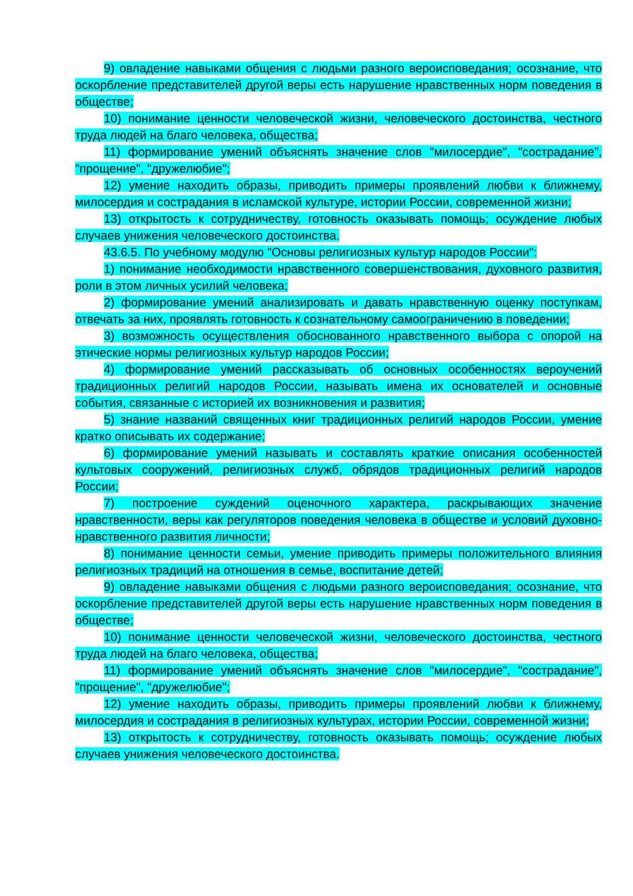9) овладение навыками общения с людьми разного вероисповедания; осознание, что оскорбление представителей другой веры есть нарушение нравственных норм поведения в обществе;
10) понимание ценности человеческой жизни, человеческого достоинства, честного труда людей на благо человека, общества;
11) формирование умений объяснять значение слов "милосердие", "сострадание", "прощение", "дружелюбие";
12) умение находить образы, приводить примеры проявлений любви к ближнему, милосердия и сострадания в исламской культуре, истории России, современной жизни;
13) открытость к сотрудничеству, готовность оказывать помощь; осуждение любых случаев унижения человеческого достоинства.
43.6.5. По учебному модулю "Основы религиозных культур народов России":
1) понимание необходимости нравственного совершенствования, духовного развития, роли в этом личных усилий человека;
2) формирование умений анализировать и давать нравственную оценку поступкам, отвечать за них, проявлять готовность к сознательному самоограничению в поведении;
3) возможность осуществления обоснованного нравственного выбора с опорой на этические нормы религиозных культур народов России;
4) формирование умений рассказывать об основных особенностях вероучений традиционных религий народов России, называть имена их основателей и основные события, связанные с историей их возникновения и развития;
5) знание названий священных книг традиционных религий народов России, умение кратко описывать их содержание;
6) формирование умений называть и составлять краткие описания особенностей культовых сооружений, религиозных служб, обрядов традиционных религий народов России;
7) построение суждений оценочного характера, раскрывающих значение нравственности, веры как регуляторов поведения человека в обществе и условий духовно-нравственного развития личности;
8) понимание ценности семьи, умение приводить примеры положительного влияния религиозных традиций на отношения в семье, воспитание детей;
9) овладение навыками общения с людьми разного вероисповедания; осознание, что оскорбление представителей другой веры есть нарушение нравственных норм поведения в обществе;
10) понимание ценности человеческой жизни, человеческого достоинства, честного труда людей на благо человека, общества;
11) формирование умений объяснять значение слов "милосердие", "сострадание", "прощение", "дружелюбие";
12) умение находить образы, приводить примеры проявлений любви к ближнему, милосердия и сострадания в религиозных культурах, истории России, современной жизни;
13) открытость к сотрудничеству, готовность оказывать помощь; осуждение любых случаев унижения человеческого достоинства.